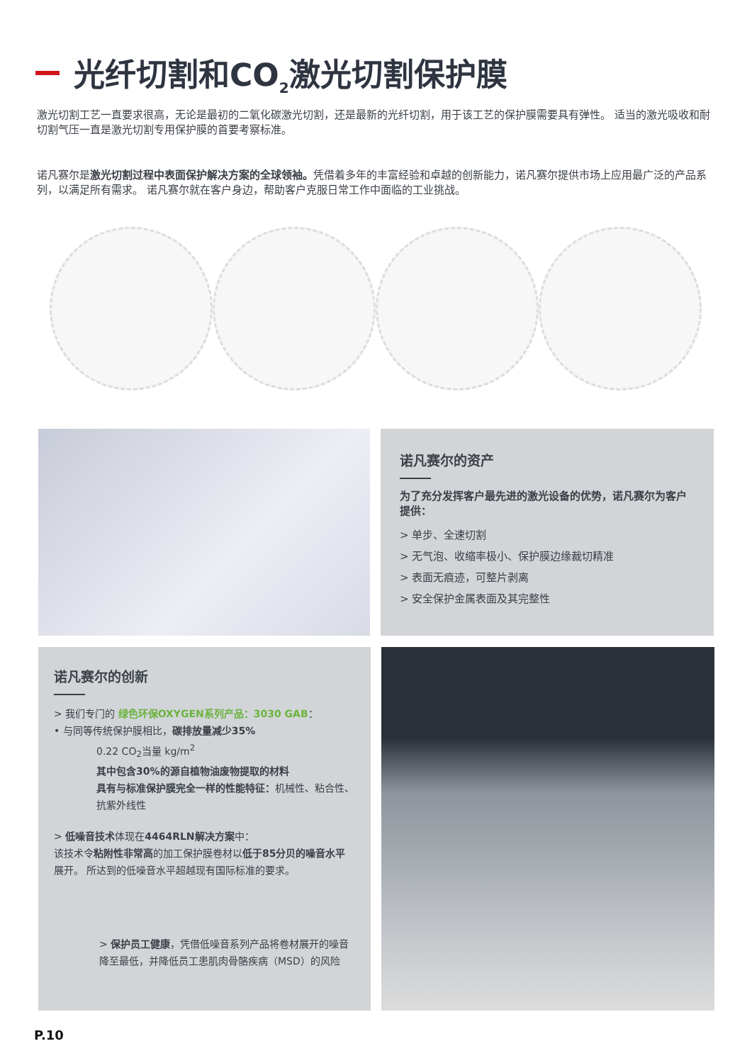光纤切割和CO<sub>2</sub>激光切割保护膜
激光切割工艺一直要求很高，无论是最初的二氧化碳激光切割，还是最新的光纤切割，用于该工艺的保护膜需要具有弹性。 适当的激光吸收和耐切割气压一直是激光切割专用保护膜的首要考察标准。
诺凡赛尔是激光切割过程中表面保护解决方案的全球领袖。凭借着多年的丰富经验和卓越的创新能力，诺凡赛尔提供市场上应用最广泛的产品系列，以满足所有需求。 诺凡赛尔就在客户身边，帮助客户克服日常工作中面临的工业挑战。
诺凡赛尔的资产
为了充分发挥客户最先进的激光设备的优势，诺凡赛尔为客户提供：
> 单步、全速切割
> 无气泡、收缩率极小、保护膜边缘裁切精准
> 表面无痕迹，可整片剥离
> 安全保护金属表面及其完整性
诺凡赛尔的创新
> 我们专门的 绿色环保OXYGEN系列产品：3030 GAB：
• 与同等传统保护膜相比，碳排放量减少35%
0.22 CO<sub>2</sub>当量 kg/m<sup>2</sup>
其中包含30%的源自植物油废物提取的材料
具有与标准保护膜完全一样的性能特征：机械性、粘合性、抗紫外线性
> 低噪音技术体现在4464RLN解决方案中：
该技术令粘附性非常高的加工保护膜卷材以低于85分贝的噪音水平展开。 所达到的低噪音水平超越现有国际标准的要求。
> 保护员工健康，凭借低噪音系列产品将卷材展开的噪音降至最低，并降低员工患肌肉骨骼疾病（MSD）的风险
P.10